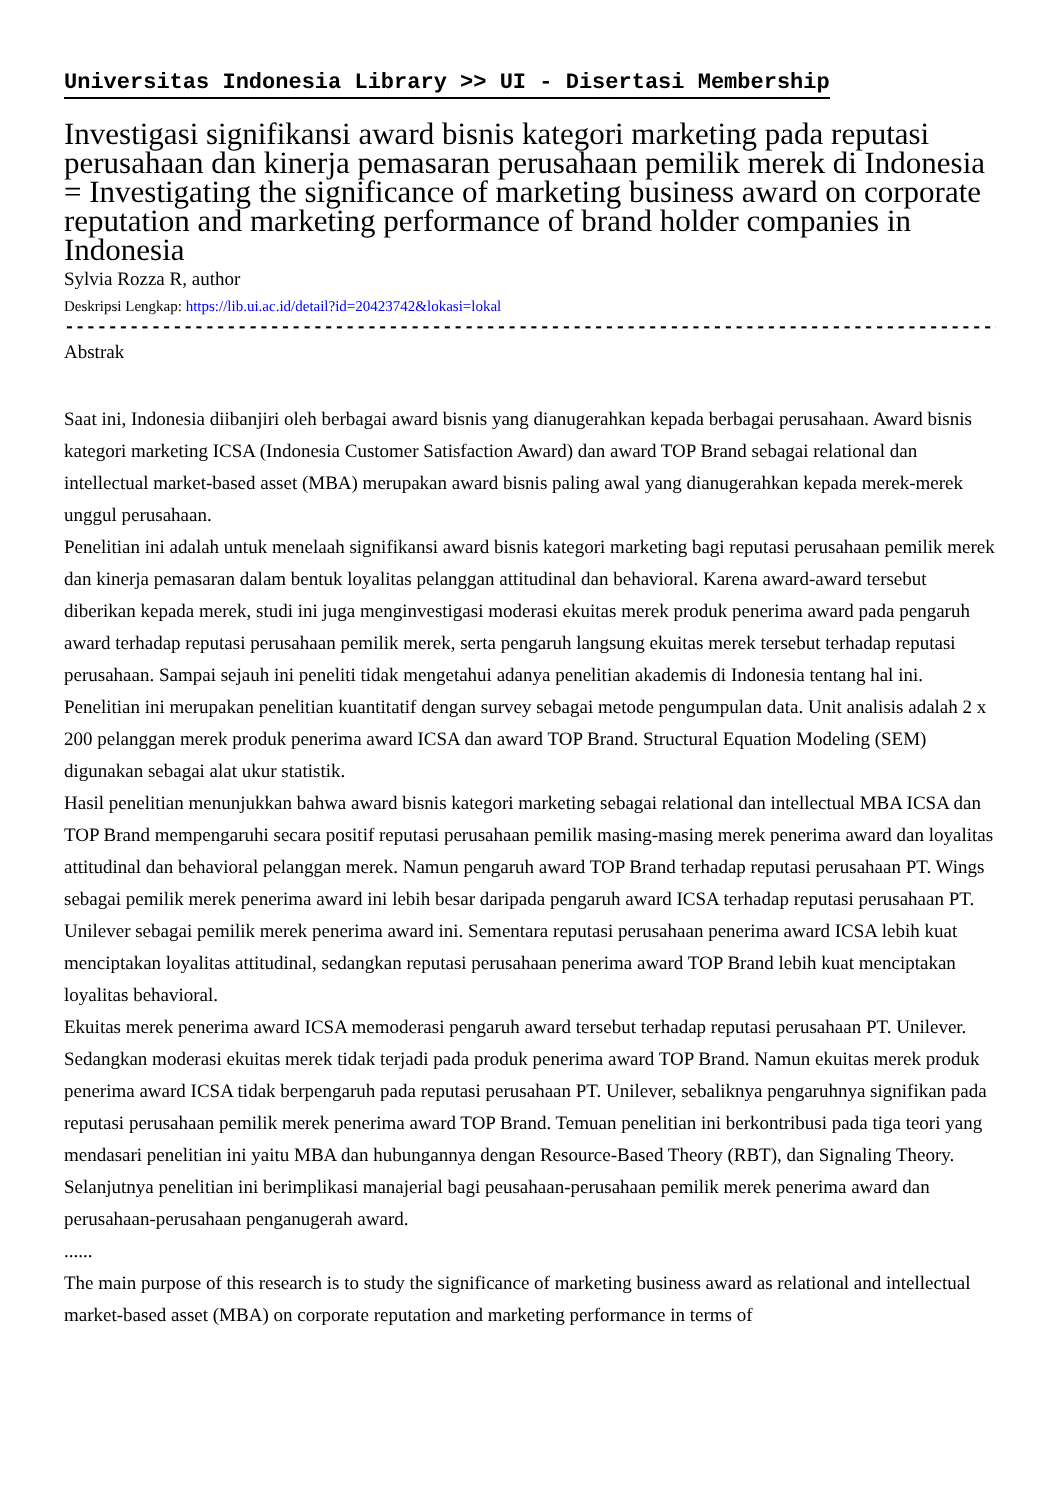Universitas Indonesia Library >> UI - Disertasi Membership
Investigasi signifikansi award bisnis kategori marketing pada reputasi perusahaan dan kinerja pemasaran perusahaan pemilik merek di Indonesia = Investigating the significance of marketing business award on corporate reputation and marketing performance of brand holder companies in Indonesia
Sylvia Rozza R, author
Deskripsi Lengkap: https://lib.ui.ac.id/detail?id=20423742&lokasi=lokal
------------------------------------------------------------------------------------------
Abstrak
Saat ini, Indonesia diibanjiri oleh berbagai award bisnis yang dianugerahkan kepada berbagai perusahaan. Award bisnis kategori marketing ICSA (Indonesia Customer Satisfaction Award) dan award TOP Brand sebagai relational dan intellectual market-based asset (MBA) merupakan award bisnis paling awal yang dianugerahkan kepada merek-merek unggul perusahaan.
Penelitian ini adalah untuk menelaah signifikansi award bisnis kategori marketing bagi reputasi perusahaan pemilik merek dan kinerja pemasaran dalam bentuk loyalitas pelanggan attitudinal dan behavioral. Karena award-award tersebut diberikan kepada merek, studi ini juga menginvestigasi moderasi ekuitas merek produk penerima award pada pengaruh award terhadap reputasi perusahaan pemilik merek, serta pengaruh langsung ekuitas merek tersebut terhadap reputasi perusahaan. Sampai sejauh ini peneliti tidak mengetahui adanya penelitian akademis di Indonesia tentang hal ini.
Penelitian ini merupakan penelitian kuantitatif dengan survey sebagai metode pengumpulan data. Unit analisis adalah 2 x 200 pelanggan merek produk penerima award ICSA dan award TOP Brand. Structural Equation Modeling (SEM) digunakan sebagai alat ukur statistik.
Hasil penelitian menunjukkan bahwa award bisnis kategori marketing sebagai relational dan intellectual MBA ICSA dan TOP Brand mempengaruhi secara positif reputasi perusahaan pemilik masing-masing merek penerima award dan loyalitas attitudinal dan behavioral pelanggan merek. Namun pengaruh award TOP Brand terhadap reputasi perusahaan PT. Wings sebagai pemilik merek penerima award ini lebih besar daripada pengaruh award ICSA terhadap reputasi perusahaan PT. Unilever sebagai pemilik merek penerima award ini. Sementara reputasi perusahaan penerima award ICSA lebih kuat menciptakan loyalitas attitudinal, sedangkan reputasi perusahaan penerima award TOP Brand lebih kuat menciptakan loyalitas behavioral.
Ekuitas merek penerima award ICSA memoderasi pengaruh award tersebut terhadap reputasi perusahaan PT. Unilever. Sedangkan moderasi ekuitas merek tidak terjadi pada produk penerima award TOP Brand. Namun ekuitas merek produk penerima award ICSA tidak berpengaruh pada reputasi perusahaan PT. Unilever, sebaliknya pengaruhnya signifikan pada reputasi perusahaan pemilik merek penerima award TOP Brand. Temuan penelitian ini berkontribusi pada tiga teori yang mendasari penelitian ini yaitu MBA dan hubungannya dengan Resource-Based Theory (RBT), dan Signaling Theory. Selanjutnya penelitian ini berimplikasi manajerial bagi peusahaan-perusahaan pemilik merek penerima award dan perusahaan-perusahaan penganugerah award.
......
The main purpose of this research is to study the significance of marketing business award as relational and intellectual market-based asset (MBA) on corporate reputation and marketing performance in terms of